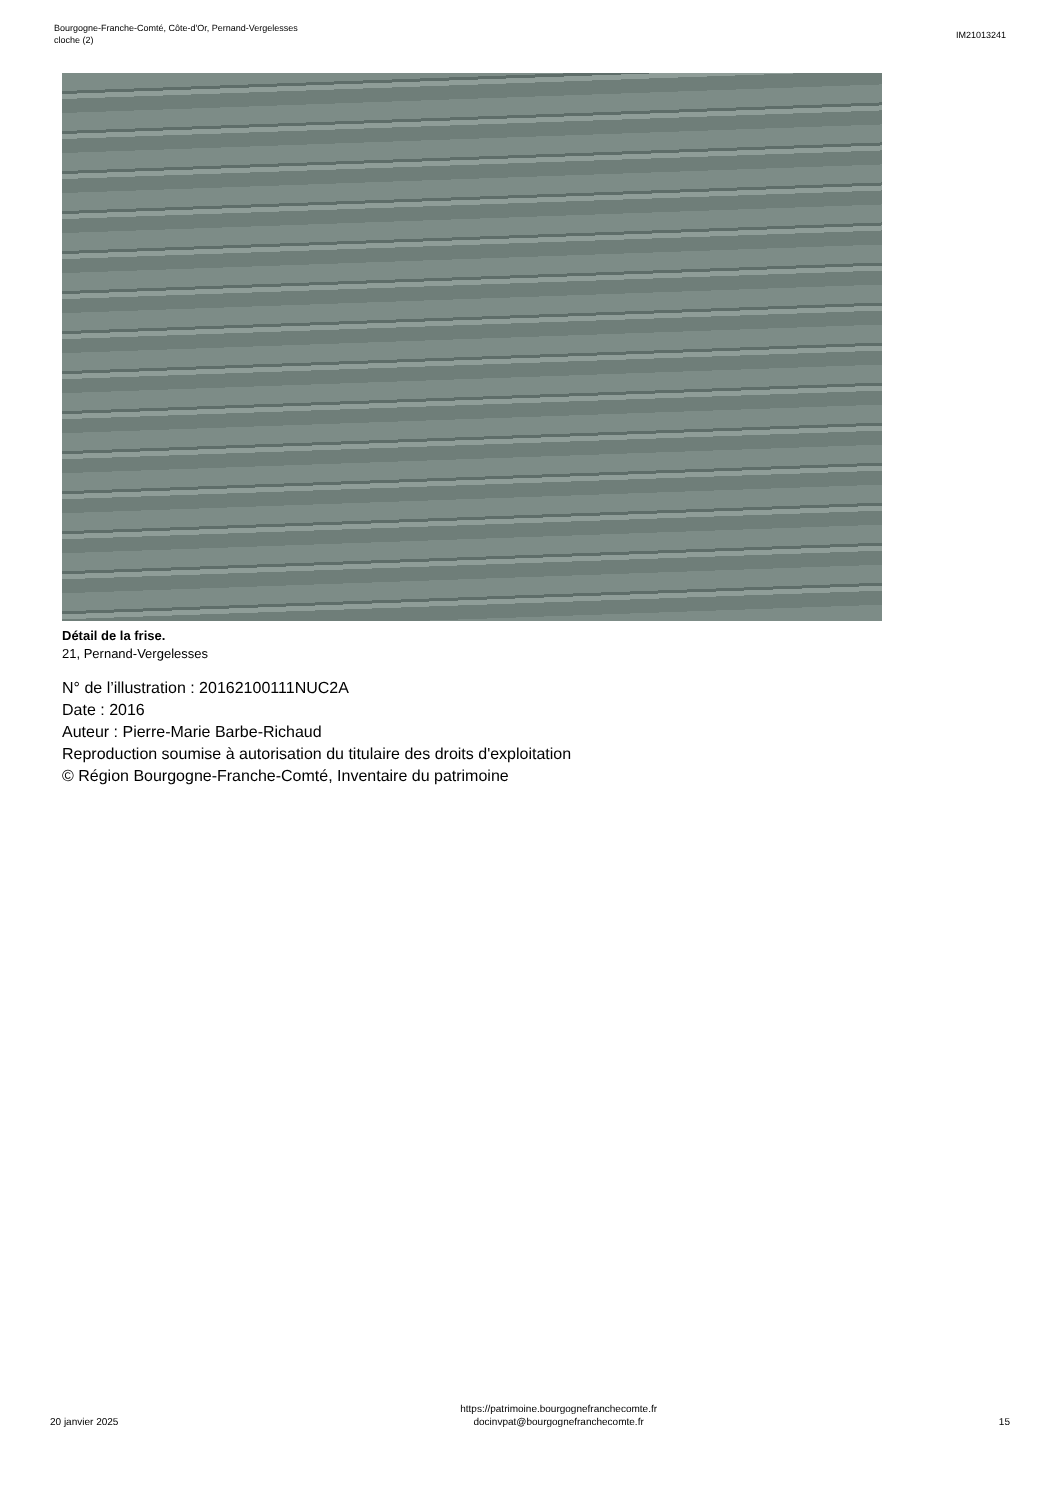Bourgogne-Franche-Comté, Côte-d'Or, Pernand-Vergelesses
cloche (2)
IM21013241
Détail de la frise.
21, Pernand-Vergelesses
N° de l’illustration : 20162100111NUC2A
Date : 2016
Auteur : Pierre-Marie Barbe-Richaud
Reproduction soumise à autorisation du titulaire des droits d'exploitation
© Région Bourgogne-Franche-Comté, Inventaire du patrimoine
20 janvier 2025
https://patrimoine.bourgognefranchecomte.fr
docinvpat@bourgognefranchecomte.fr
15